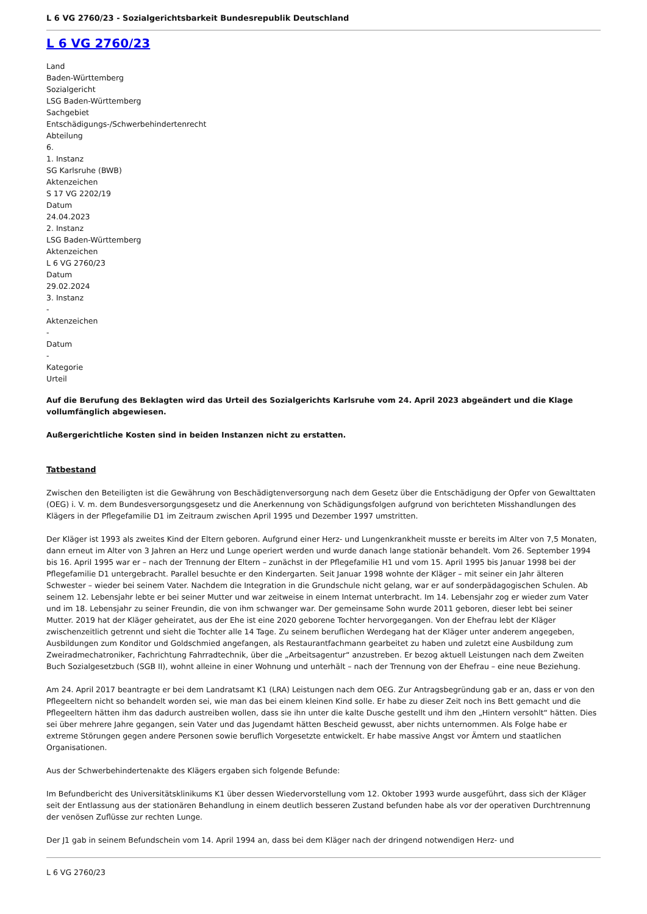L 6 VG 2760/23 - Sozialgerichtsbarkeit Bundesrepublik Deutschland
L 6 VG 2760/23
Land
Baden-Württemberg
Sozialgericht
LSG Baden-Württemberg
Sachgebiet
Entschädigungs-/Schwerbehindertenrecht
Abteilung
6.
1. Instanz
SG Karlsruhe (BWB)
Aktenzeichen
S 17 VG 2202/19
Datum
24.04.2023
2. Instanz
LSG Baden-Württemberg
Aktenzeichen
L 6 VG 2760/23
Datum
29.02.2024
3. Instanz
-
Aktenzeichen
-
Datum
-
Kategorie
Urteil
Auf die Berufung des Beklagten wird das Urteil des Sozialgerichts Karlsruhe vom 24. April 2023 abgeändert und die Klage vollumfänglich abgewiesen.
Außergerichtliche Kosten sind in beiden Instanzen nicht zu erstatten.
Tatbestand
Zwischen den Beteiligten ist die Gewährung von Beschädigtenversorgung nach dem Gesetz über die Entschädigung der Opfer von Gewalttaten (OEG) i. V. m. dem Bundesversorgungsgesetz und die Anerkennung von Schädigungsfolgen aufgrund von berichteten Misshandlungen des Klägers in der Pflegefamilie D1 im Zeitraum zwischen April 1995 und Dezember 1997 umstritten.
Der Kläger ist 1993 als zweites Kind der Eltern geboren. Aufgrund einer Herz- und Lungenkrankheit musste er bereits im Alter von 7,5 Monaten, dann erneut im Alter von 3 Jahren an Herz und Lunge operiert werden und wurde danach lange stationär behandelt. Vom 26. September 1994 bis 16. April 1995 war er – nach der Trennung der Eltern – zunächst in der Pflegefamilie H1 und vom 15. April 1995 bis Januar 1998 bei der Pflegefamilie D1 untergebracht. Parallel besuchte er den Kindergarten. Seit Januar 1998 wohnte der Kläger – mit seiner ein Jahr älteren Schwester – wieder bei seinem Vater. Nachdem die Integration in die Grundschule nicht gelang, war er auf sonderpädagogischen Schulen. Ab seinem 12. Lebensjahr lebte er bei seiner Mutter und war zeitweise in einem Internat unterbracht. Im 14. Lebensjahr zog er wieder zum Vater und im 18. Lebensjahr zu seiner Freundin, die von ihm schwanger war. Der gemeinsame Sohn wurde 2011 geboren, dieser lebt bei seiner Mutter. 2019 hat der Kläger geheiratet, aus der Ehe ist eine 2020 geborene Tochter hervorgegangen. Von der Ehefrau lebt der Kläger zwischenzeitlich getrennt und sieht die Tochter alle 14 Tage. Zu seinem beruflichen Werdegang hat der Kläger unter anderem angegeben, Ausbildungen zum Konditor und Goldschmied angefangen, als Restaurantfachmann gearbeitet zu haben und zuletzt eine Ausbildung zum Zweiradmechatroniker, Fachrichtung Fahrradtechnik, über die „Arbeitsagentur“ anzustreben. Er bezog aktuell Leistungen nach dem Zweiten Buch Sozialgesetzbuch (SGB II), wohnt alleine in einer Wohnung und unterhält – nach der Trennung von der Ehefrau – eine neue Beziehung.
Am 24. April 2017 beantragte er bei dem Landratsamt K1 (LRA) Leistungen nach dem OEG. Zur Antragsbegründung gab er an, dass er von den Pflegeeltern nicht so behandelt worden sei, wie man das bei einem kleinen Kind solle. Er habe zu dieser Zeit noch ins Bett gemacht und die Pflegeeltern hätten ihm das dadurch austreiben wollen, dass sie ihn unter die kalte Dusche gestellt und ihm den „Hintern versohlt“ hätten. Dies sei über mehrere Jahre gegangen, sein Vater und das Jugendamt hätten Bescheid gewusst, aber nichts unternommen. Als Folge habe er extreme Störungen gegen andere Personen sowie beruflich Vorgesetzte entwickelt. Er habe massive Angst vor Ämtern und staatlichen Organisationen.
Aus der Schwerbehindertenakte des Klägers ergaben sich folgende Befunde:
Im Befundbericht des Universitätsklinikums K1 über dessen Wiedervorstellung vom 12. Oktober 1993 wurde ausgeführt, dass sich der Kläger seit der Entlassung aus der stationären Behandlung in einem deutlich besseren Zustand befunden habe als vor der operativen Durchtrennung der venösen Zuflüsse zur rechten Lunge.
Der J1 gab in seinem Befundschein vom 14. April 1994 an, dass bei dem Kläger nach der dringend notwendigen Herz- und
L 6 VG 2760/23